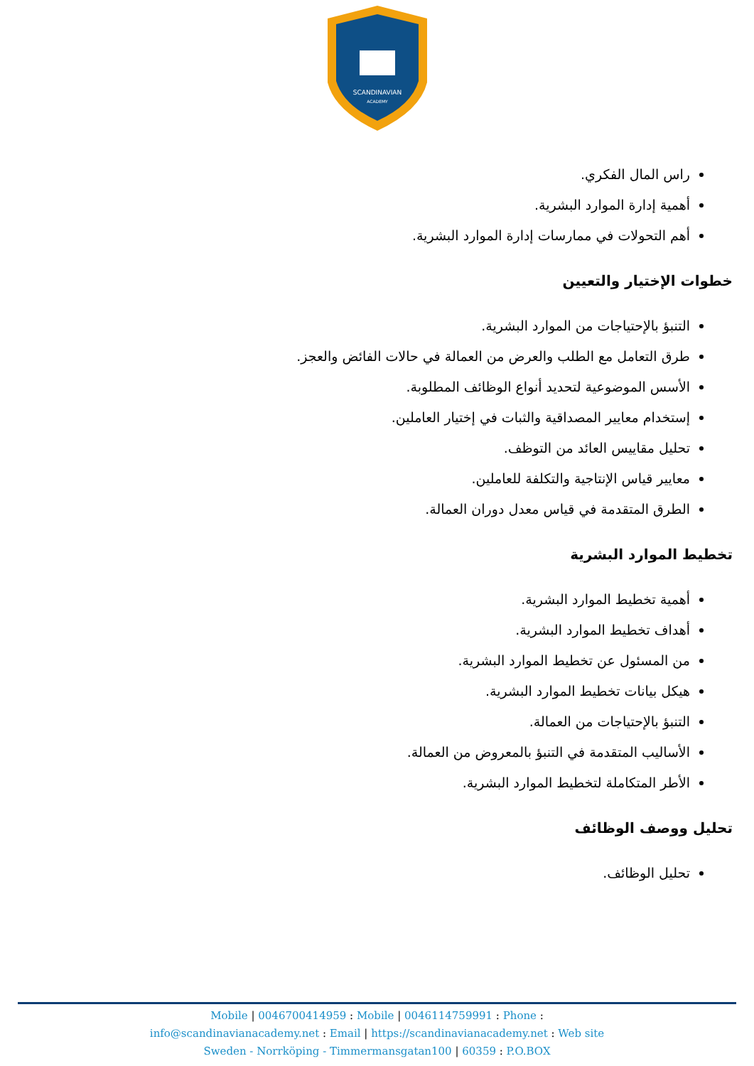SCANDINAVIAN
ACADEMY
راس المال الفكري.
أهمية إدارة الموارد البشرية.
أهم التحولات في ممارسات إدارة الموارد البشرية.
خطوات الإختيار والتعيين
التنبؤ بالإحتياجات من الموارد البشرية.
طرق التعامل مع الطلب والعرض من العمالة في حالات الفائض والعجز.
الأسس الموضوعية لتحديد أنواع الوظائف المطلوبة.
إستخدام معايير المصداقية والثبات في إختيار العاملين.
تحليل مقاييس العائد من التوظف.
معايير قياس الإنتاجية والتكلفة للعاملين.
الطرق المتقدمة في قياس معدل دوران العمالة.
تخطيط الموارد البشرية
أهمية تخطيط الموارد البشرية.
أهداف تخطيط الموارد البشرية.
من المسئول عن تخطيط الموارد البشرية.
هيكل بيانات تخطيط الموارد البشرية.
التنبؤ بالإحتياجات من العمالة.
الأساليب المتقدمة في التنبؤ بالمعروض من العمالة.
الأطر المتكاملة لتخطيط الموارد البشرية.
تحليل ووصف الوظائف
تحليل الوظائف.
Mobile | 0046700414959 : Mobile | 0046114759991 : Phone :
info@scandinavianacademy.net : Email | https://scandinavianacademy.net : Web site
Sweden - Norrköping - Timmermansgatan100 | 60359 : P.O.BOX